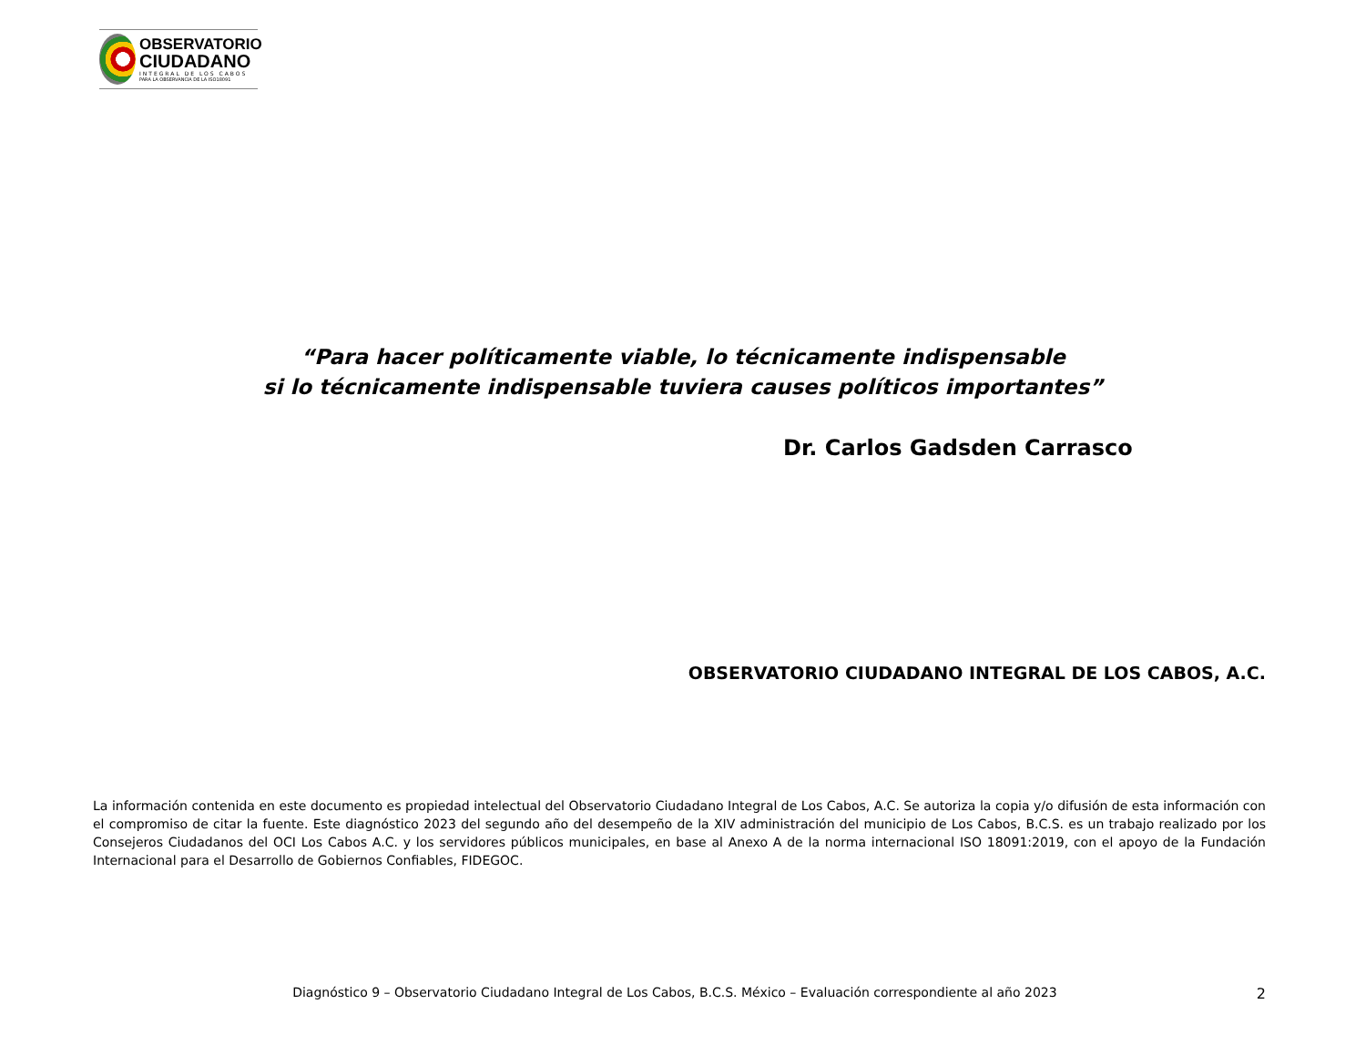OBSERVATORIO
CIUDADANO
INTEGRAL DE LOS CABOS
PARA LA OBSERVANCIA DE LA ISO18091
“Para hacer políticamente viable, lo técnicamente indispensable
si lo técnicamente indispensable tuviera causes políticos importantes”
Dr. Carlos Gadsden Carrasco
OBSERVATORIO CIUDADANO INTEGRAL DE LOS CABOS, A.C.
La información contenida en este documento es propiedad intelectual del Observatorio Ciudadano Integral de Los Cabos, A.C. Se autoriza la copia y/o difusión de esta información con el compromiso de citar la fuente. Este diagnóstico 2023 del segundo año del desempeño de la XIV administración del municipio de Los Cabos, B.C.S. es un trabajo realizado por los Consejeros Ciudadanos del OCI Los Cabos A.C. y los servidores públicos municipales, en base al Anexo A de la norma internacional ISO 18091:2019, con el apoyo de la Fundación Internacional para el Desarrollo de Gobiernos Confiables, FIDEGOC.
Diagnóstico 9 – Observatorio Ciudadano Integral de Los Cabos, B.C.S. México – Evaluación correspondiente al año 2023 2